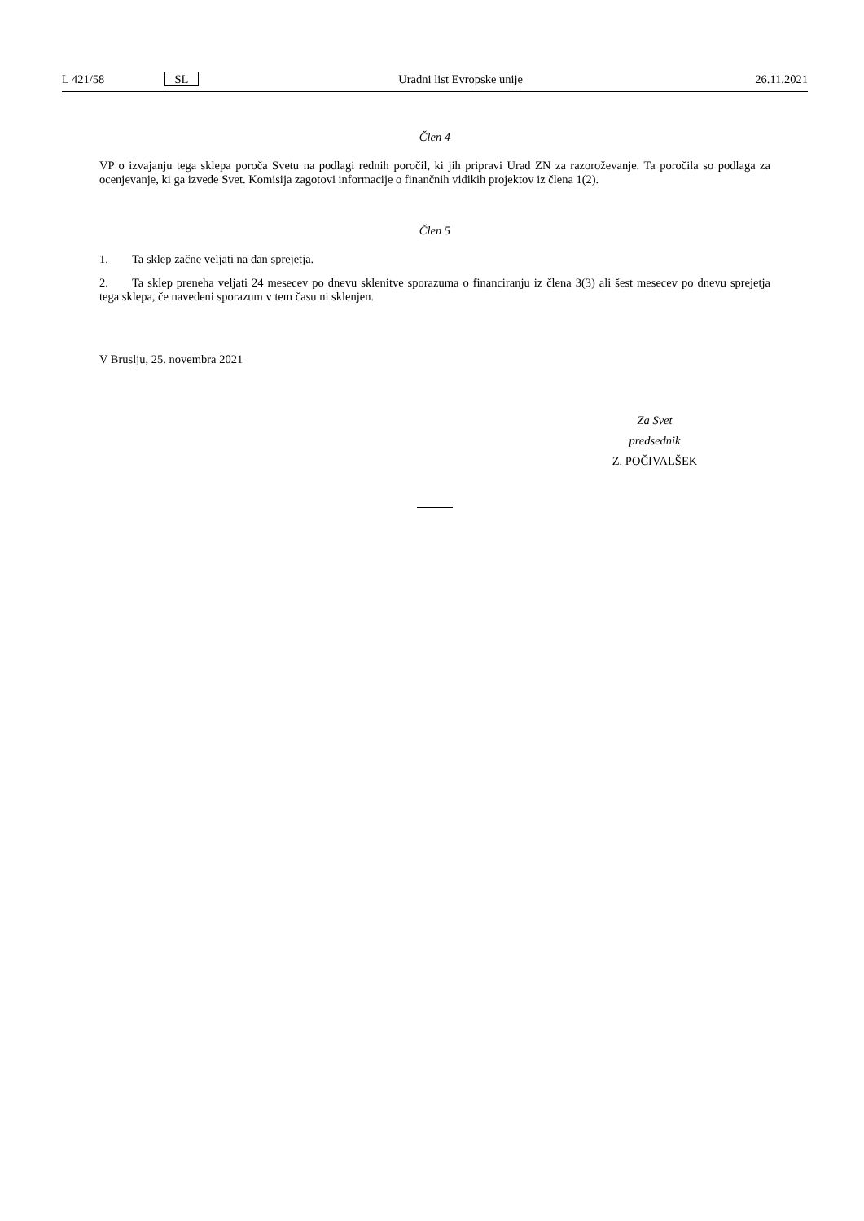L 421/58 SL Uradni list Evropske unije 26.11.2021
Člen 4
VP o izvajanju tega sklepa poroča Svetu na podlagi rednih poročil, ki jih pripravi Urad ZN za razoroževanje. Ta poročila so podlaga za ocenjevanje, ki ga izvede Svet. Komisija zagotovi informacije o finančnih vidikih projektov iz člena 1(2).
Člen 5
1. Ta sklep začne veljati na dan sprejetja.
2. Ta sklep preneha veljati 24 mesecev po dnevu sklenitve sporazuma o financiranju iz člena 3(3) ali šest mesecev po dnevu sprejetja tega sklepa, če navedeni sporazum v tem času ni sklenjen.
V Bruslju, 25. novembra 2021
Za Svet
predsednik
Z. POČIVALŠEK